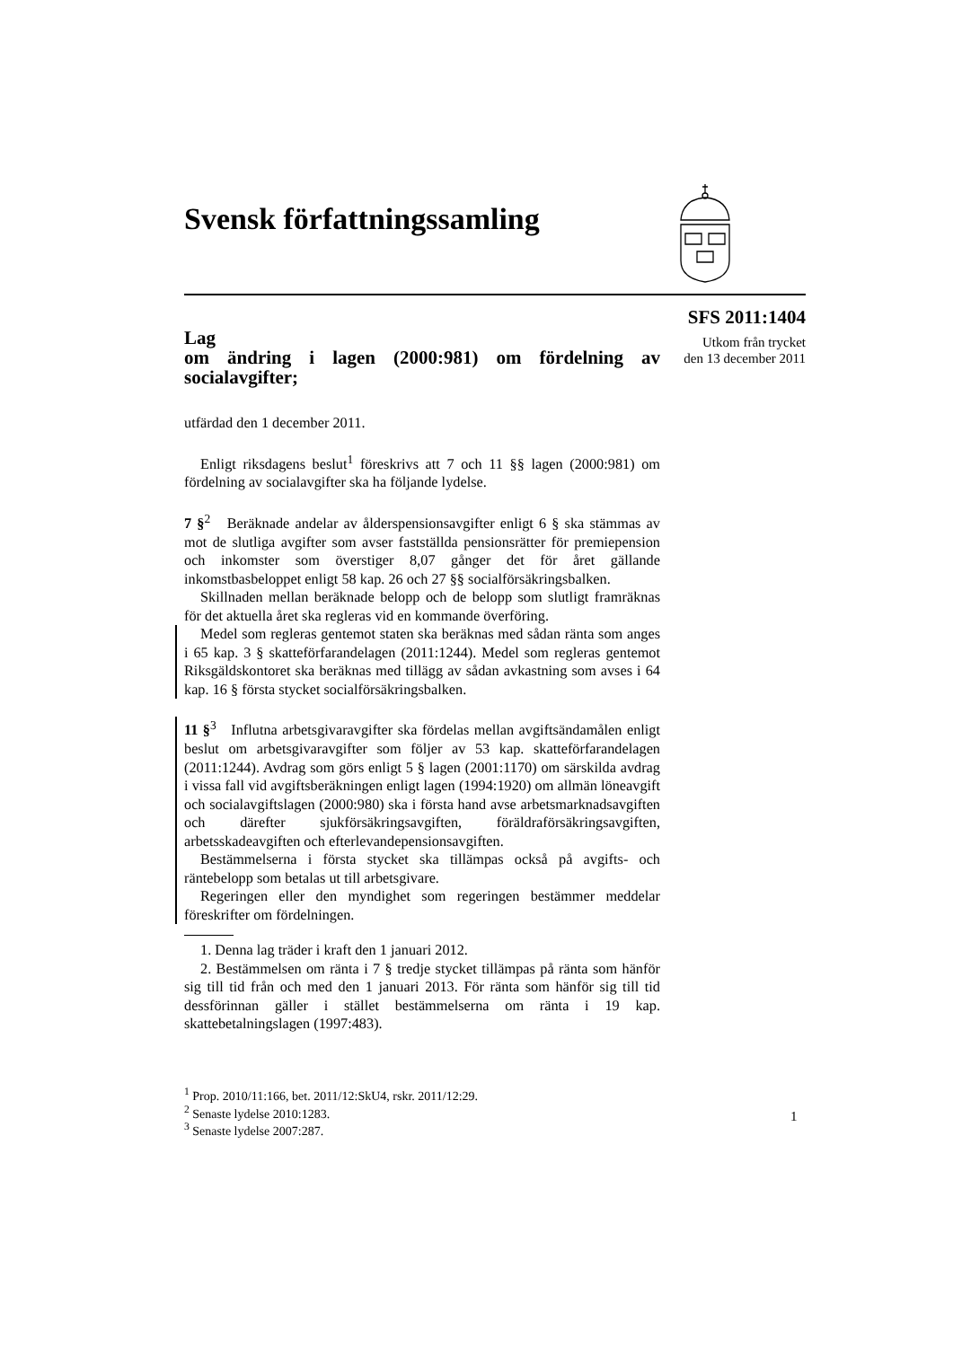Svensk författningssamling
SFS 2011:1404
Utkom från trycket
den 13 december 2011
Lag
om ändring i lagen (2000:981) om fördelning av socialavgifter;
utfärdad den 1 december 2011.
Enligt riksdagens beslut<sup>1</sup> föreskrivs att 7 och 11 §§ lagen (2000:981) om fördelning av socialavgifter ska ha följande lydelse.
7 §<sup>2</sup> Beräknade andelar av ålderspensionsavgifter enligt 6 § ska stämmas av mot de slutliga avgifter som avser fastställda pensionsrätter för premiepension och inkomster som överstiger 8,07 gånger det för året gällande inkomstbasbeloppet enligt 58 kap. 26 och 27 §§ socialförsäkringsbalken.
Skillnaden mellan beräknade belopp och de belopp som slutligt framräknas för det aktuella året ska regleras vid en kommande överföring.
Medel som regleras gentemot staten ska beräknas med sådan ränta som anges i 65 kap. 3 § skatteförfarandelagen (2011:1244). Medel som regleras gentemot Riksgäldskontoret ska beräknas med tillägg av sådan avkastning som avses i 64 kap. 16 § första stycket socialförsäkringsbalken.
11 §<sup>3</sup> Influtna arbetsgivaravgifter ska fördelas mellan avgiftsändamålen enligt beslut om arbetsgivaravgifter som följer av 53 kap. skatteförfarandelagen (2011:1244). Avdrag som görs enligt 5 § lagen (2001:1170) om särskilda avdrag i vissa fall vid avgiftsberäkningen enligt lagen (1994:1920) om allmän löneavgift och socialavgiftslagen (2000:980) ska i första hand avse arbetsmarknadsavgiften och därefter sjukförsäkringsavgiften, föräldraförsäkringsavgiften, arbetsskadeavgiften och efterlevandepensionsavgiften.
Bestämmelserna i första stycket ska tillämpas också på avgifts- och räntebelopp som betalas ut till arbetsgivare.
Regeringen eller den myndighet som regeringen bestämmer meddelar föreskrifter om fördelningen.
1. Denna lag träder i kraft den 1 januari 2012.
2. Bestämmelsen om ränta i 7 § tredje stycket tillämpas på ränta som hänför sig till tid från och med den 1 januari 2013. För ränta som hänför sig till tid dessförinnan gäller i stället bestämmelserna om ränta i 19 kap. skattebetalningslagen (1997:483).
<sup>1</sup> Prop. 2010/11:166, bet. 2011/12:SkU4, rskr. 2011/12:29.
<sup>2</sup> Senaste lydelse 2010:1283.
<sup>3</sup> Senaste lydelse 2007:287.
1